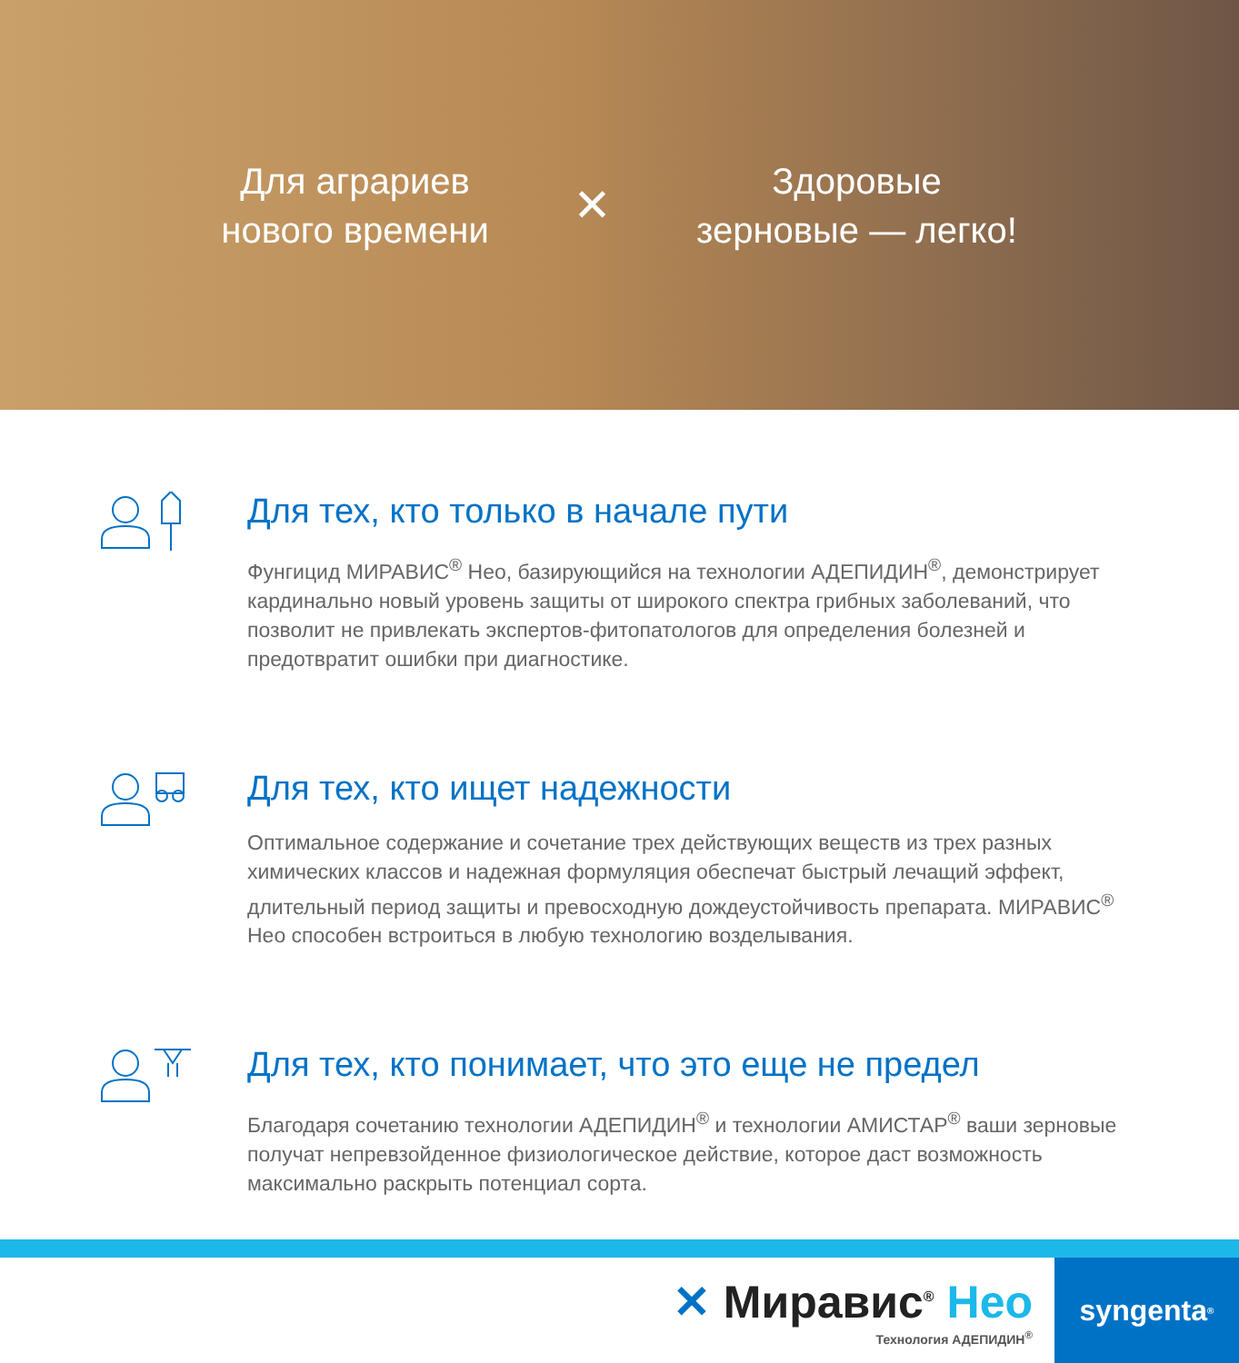Для аграриев
нового времени
✕
Здоровые
зерновые — легко!
Для тех, кто только в начале пути
Фунгицид МИРАВИС<sup>®</sup> Нео, базирующийся на технологии АДЕПИДИН<sup>®</sup>, демонстрирует кардинально новый уровень защиты от широкого спектра грибных заболеваний, что позволит не привлекать экспертов-фитопатологов для определения болезней и предотвратит ошибки при диагностике.
Для тех, кто ищет надежности
Оптимальное содержание и сочетание трех действующих веществ из трех разных химических классов и надежная формуляция обеспечат быстрый лечащий эффект, длительный период защиты и превосходную дождеустойчивость препарата. МИРАВИС<sup>®</sup> Нео способен встроиться в любую технологию возделывания.
Для тех, кто понимает, что это еще не предел
Благодаря сочетанию технологии АДЕПИДИН<sup>®</sup> и технологии АМИСТАР<sup>®</sup> ваши зерновые получат непревзойденное физиологическое действие, которое даст возможность максимально раскрыть потенциал сорта.
✕ Миравис<sup>®</sup> Нео
Технология АДЕПИДИН<sup>®</sup>
syngenta<sup>®</sup>